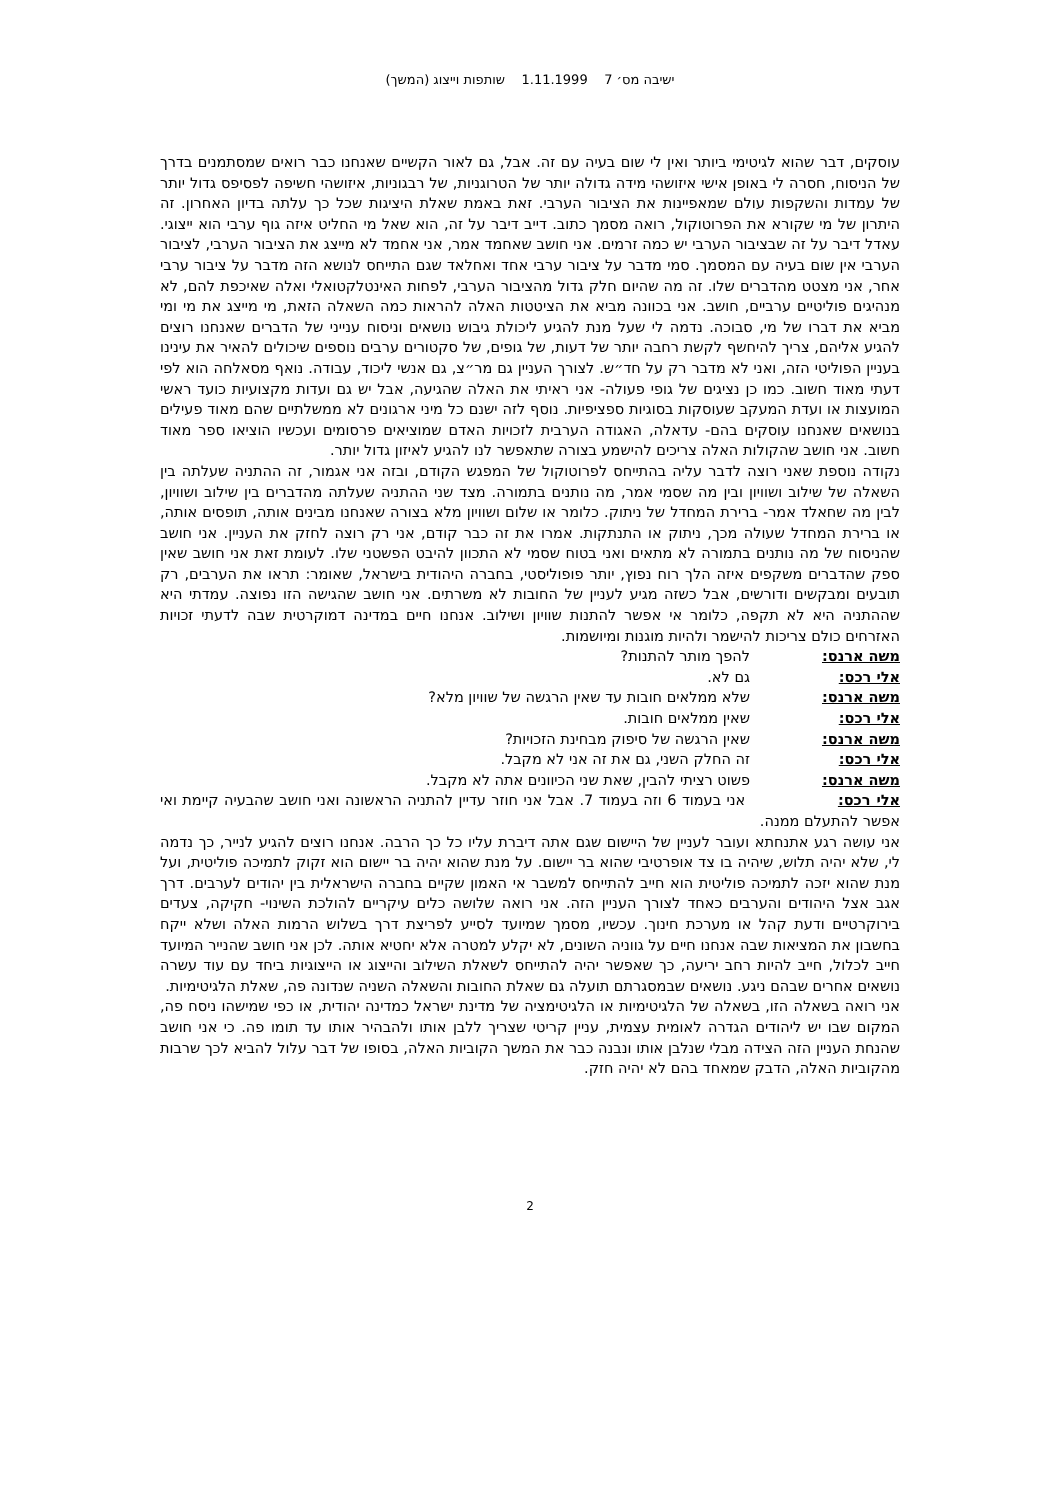ישיבה מס׳ 7 1.11.1999 שותפות וייצוג (המשך)
עוסקים, דבר שהוא לגיטימי ביותר ואין לי שום בעיה עם זה. אבל, גם לאור הקשיים שאנחנו כבר רואים שמסתמנים בדרך של הניסוח, חסרה לי באופן אישי איזושהי מידה גדולה יותר של הטרוגניות, של רבגוניות, איזושהי חשיפה לפסיפס גדול יותר של עמדות והשקפות עולם שמאפיינות את הציבור הערבי. זאת באמת שאלת היציגות שכל כך עלתה בדיון האחרון. זה היתרון של מי שקורא את הפרוטוקול, רואה מסמך כתוב. דייב דיבר על זה, הוא שאל מי החליט איזה גוף ערבי הוא ייצוגי. עאדל דיבר על זה שבציבור הערבי יש כמה זרמים. אני חושב שאחמד אמר, אני אחמד לא מייצג את הציבור הערבי, לציבור הערבי אין שום בעיה עם המסמך. סמי מדבר על ציבור ערבי אחד ואחלאד שגם התייחס לנושא הזה מדבר על ציבור ערבי אחר, אני מצטט מהדברים שלו. זה מה שהיום חלק גדול מהציבור הערבי, לפחות האינטלקטואלי ואלה שאיכפת להם, לא מנהיגים פוליטיים ערביים, חושב. אני בכוונה מביא את הציטטות האלה להראות כמה השאלה הזאת, מי מייצג את מי ומי מביא את דברו של מי, סבוכה. נדמה לי שעל מנת להגיע ליכולת גיבוש נושאים וניסוח ענייני של הדברים שאנחנו רוצים להגיע אליהם, צריך להיחשף לקשת רחבה יותר של דעות, של גופים, של סקטורים ערבים נוספים שיכולים להאיר את עינינו בעניין הפוליטי הזה, ואני לא מדבר רק על חד״ש. לצורך העניין גם מר״צ, גם אנשי ליכוד, עבודה. נואף מסאלחה הוא לפי דעתי מאוד חשוב. כמו כן נציגים של גופי פעולה- אני ראיתי את האלה שהגיעה, אבל יש גם ועדות מקצועיות כועד ראשי המועצות או ועדת המעקב שעוסקות בסוגיות ספציפיות. נוסף לזה ישנם כל מיני ארגונים לא ממשלתיים שהם מאוד פעילים בנושאים שאנחנו עוסקים בהם- עדאלה, האגודה הערבית לזכויות האדם שמוציאים פרסומים ועכשיו הוציאו ספר מאוד חשוב. אני חושב שהקולות האלה צריכים להישמע בצורה שתאפשר לנו להגיע לאיזון גדול יותר.
נקודה נוספת שאני רוצה לדבר עליה בהתייחס לפרוטוקול של המפגש הקודם, ובזה אני אגמור, זה ההתניה שעלתה בין השאלה של שילוב ושוויון ובין מה שסמי אמר, מה נותנים בתמורה. מצד שני ההתניה שעלתה מהדברים בין שילוב ושוויון, לבין מה שחאלד אמר- ברירת המחדל של ניתוק. כלומר או שלום ושוויון מלא בצורה שאנחנו מבינים אותה, תופסים אותה, או ברירת המחדל שעולה מכך, ניתוק או התנתקות. אמרו את זה כבר קודם, אני רק רוצה לחזק את העניין. אני חושב שהניסוח של מה נותנים בתמורה לא מתאים ואני בטוח שסמי לא התכוון להיבט הפשטני שלו. לעומת זאת אני חושב שאין ספק שהדברים משקפים איזה הלך רוח נפוץ, יותר פופוליסטי, בחברה היהודית בישראל, שאומר: תראו את הערבים, רק תובעים ומבקשים ודורשים, אבל כשזה מגיע לעניין של החובות לא משרתים. אני חושב שהגישה הזו נפוצה. עמדתי היא שההתניה היא לא תקפה, כלומר אי אפשר להתנות שוויון ושילוב. אנחנו חיים במדינה דמוקרטית שבה לדעתי זכויות האזרחים כולם צריכות להישמר ולהיות מוגנות ומיושמות.
משה ארנס: להפך מותר להתנות?
אלי רכס: גם לא.
משה ארנס: שלא ממלאים חובות עד שאין הרגשה של שוויון מלא?
אלי רכס: שאין ממלאים חובות.
משה ארנס: שאין הרגשה של סיפוק מבחינת הזכויות?
אלי רכס: זה החלק השני, גם את זה אני לא מקבל.
משה ארנס: פשוט רציתי להבין, שאת שני הכיוונים אתה לא מקבל.
אלי רכס: אני בעמוד 6 וזה בעמוד 7. אבל אני חוזר עדיין להתניה הראשונה ואני חושב שהבעיה קיימת ואי אפשר להתעלם ממנה.
אני עושה רגע אתנחתא ועובר לעניין של היישום שגם אתה דיברת עליו כל כך הרבה. אנחנו רוצים להגיע לנייר, כך נדמה לי, שלא יהיה תלוש, שיהיה בו צד אופרטיבי שהוא בר יישום. על מנת שהוא יהיה בר יישום הוא זקוק לתמיכה פוליטית, ועל מנת שהוא יזכה לתמיכה פוליטית הוא חייב להתייחס למשבר אי האמון שקיים בחברה הישראלית בין יהודים לערבים. דרך אגב אצל היהודים והערבים כאחד לצורך העניין הזה. אני רואה שלושה כלים עיקריים להולכת השינוי- חקיקה, צעדים בירוקרטיים ודעת קהל או מערכת חינוך. עכשיו, מסמך שמיועד לסייע לפריצת דרך בשלוש הרמות האלה ושלא ייקח בחשבון את המציאות שבה אנחנו חיים על גווניה השונים, לא יקלע למטרה אלא יחטיא אותה. לכן אני חושב שהנייר המיועד חייב לכלול, חייב להיות רחב יריעה, כך שאפשר יהיה להתייחס לשאלת השילוב והייצוג או הייצוגיות ביחד עם עוד עשרה נושאים אחרים שבהם ניגע. נושאים שבמסגרתם תועלה גם שאלת החובות והשאלה השניה שנדונה פה, שאלת הלגיטימיות.
אני רואה בשאלה הזו, בשאלה של הלגיטימיות או הלגיטימציה של מדינת ישראל כמדינה יהודית, או כפי שמישהו ניסח פה, המקום שבו יש ליהודים הגדרה לאומית עצמית, עניין קריטי שצריך ללבן אותו ולהבהיר אותו עד תומו פה. כי אני חושב שהנחת העניין הזה הצידה מבלי שנלבן אותו ונבנה כבר את המשך הקוביות האלה, בסופו של דבר עלול להביא לכך שרבות מהקוביות האלה, הדבק שמאחד בהם לא יהיה חזק.
2